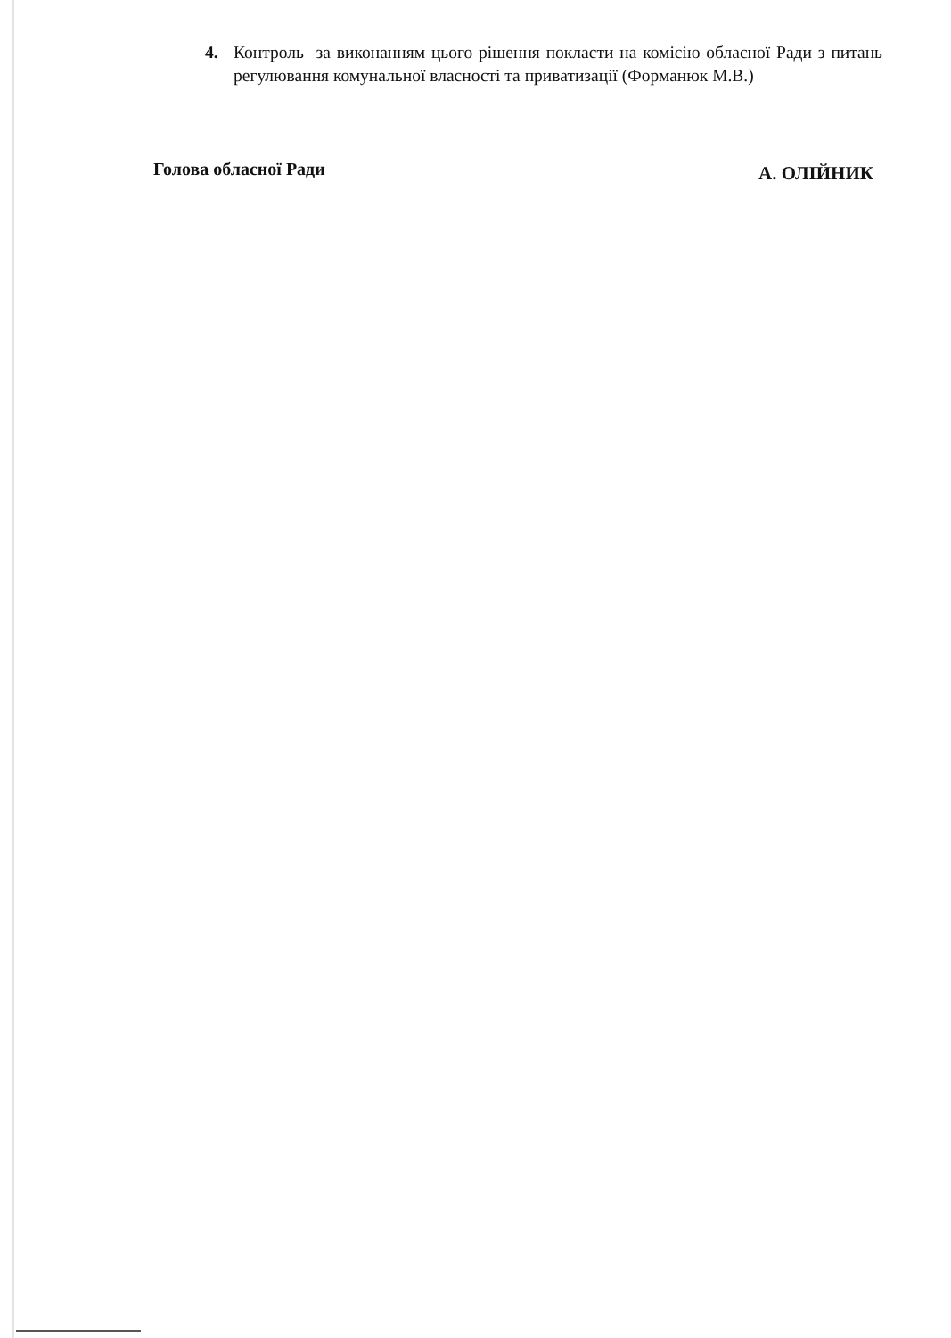4. Контроль за виконанням цього рішення покласти на комісію обласної Ради з питань регулювання комунальної власності та приватизації (Форманюк М.В.)
Голова обласної Ради А. ОЛІЙНИК